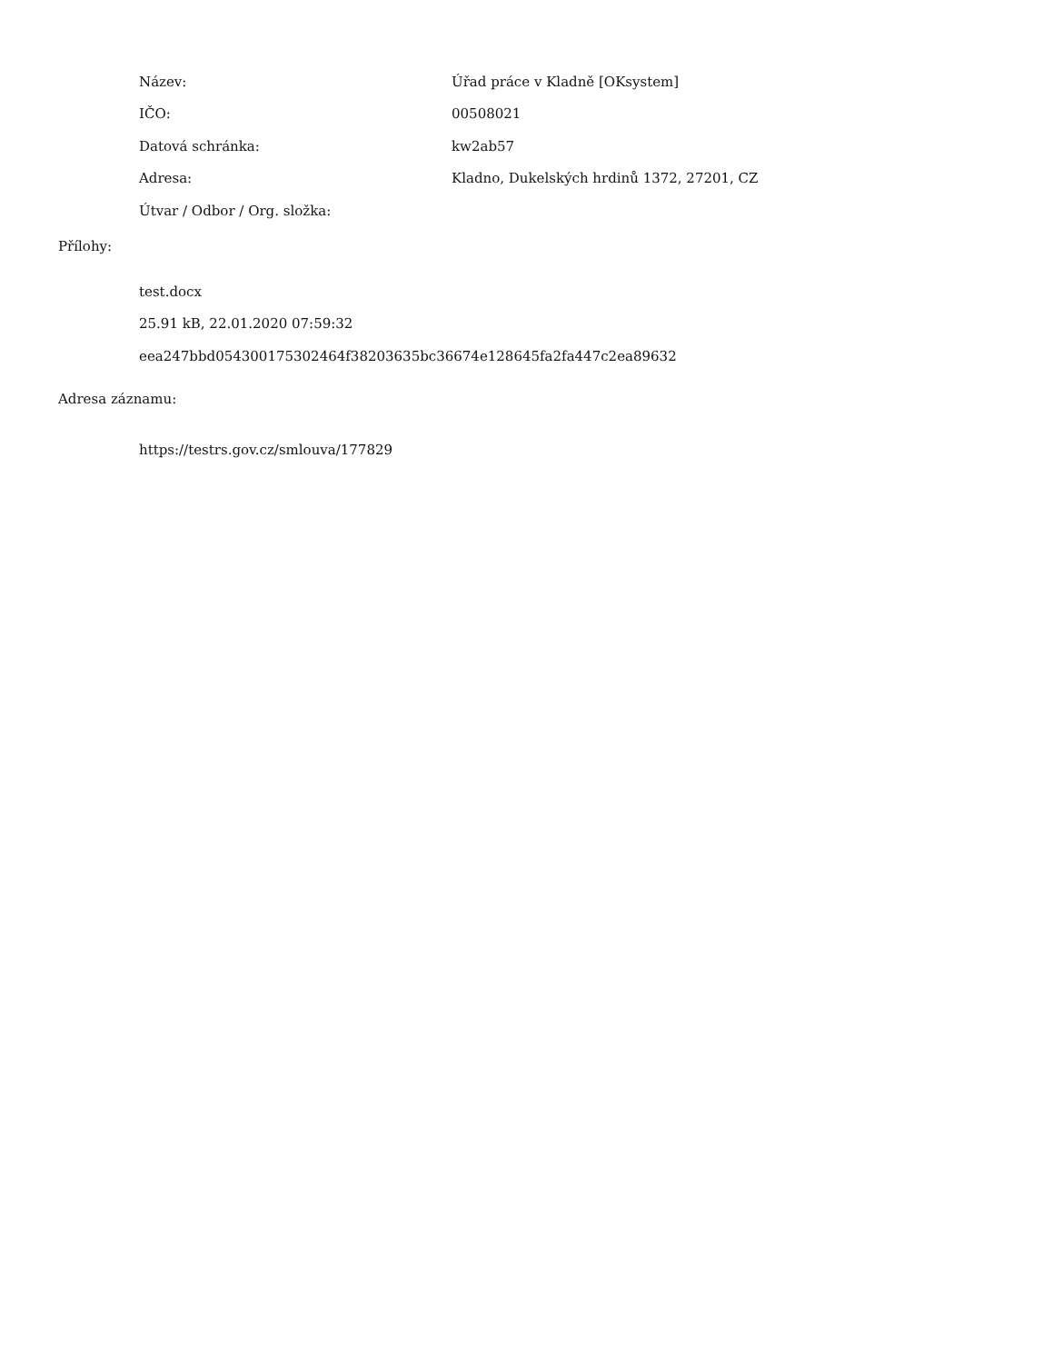| Název: | Úřad práce v Kladně [OKsystem] |
| IČO: | 00508021 |
| Datová schránka: | kw2ab57 |
| Adresa: | Kladno, Dukelských hrdinů 1372, 27201, CZ |
| Útvar / Odbor / Org. složka: | |
Přílohy:
test.docx
25.91 kB, 22.01.2020 07:59:32
eea247bbd054300175302464f38203635bc36674e128645fa2fa447c2ea89632
Adresa záznamu:
https://testrs.gov.cz/smlouva/177829